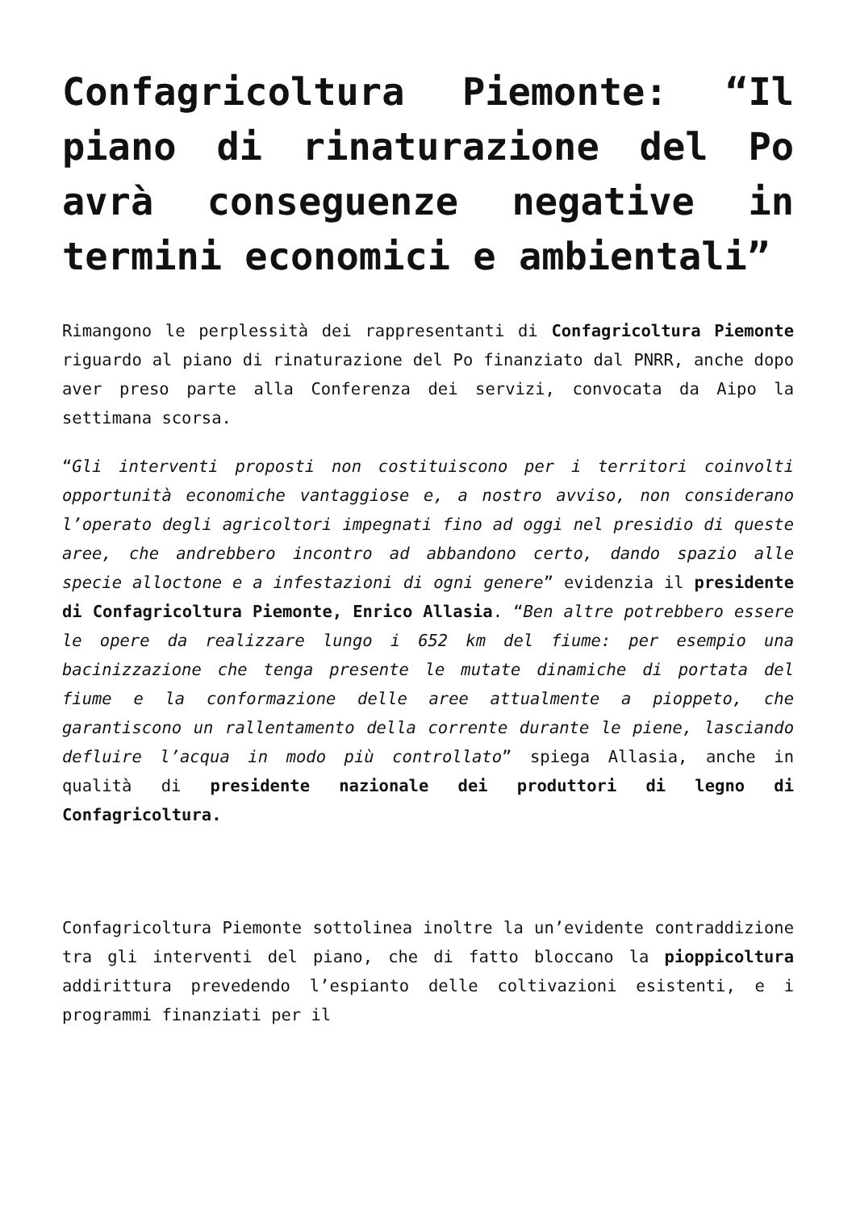Confagricoltura Piemonte: “Il piano di rinaturazione del Po avrà conseguenze negative in termini economici e ambientali”
Rimangono le perplessità dei rappresentanti di Confagricoltura Piemonte riguardo al piano di rinaturazione del Po finanziato dal PNRR, anche dopo aver preso parte alla Conferenza dei servizi, convocata da Aipo la settimana scorsa.
“Gli interventi proposti non costituiscono per i territori coinvolti opportunità economiche vantaggiose e, a nostro avviso, non considerano l’operato degli agricoltori impegnati fino ad oggi nel presidio di queste aree, che andrebbero incontro ad abbandono certo, dando spazio alle specie alloctone e a infestazioni di ogni genere” evidenzia il presidente di Confagricoltura Piemonte, Enrico Allasia. “Ben altre potrebbero essere le opere da realizzare lungo i 652 km del fiume: per esempio una bacinizzazione che tenga presente le mutate dinamiche di portata del fiume e la conformazione delle aree attualmente a pioppeto, che garantiscono un rallentamento della corrente durante le piene, lasciando defluire l’acqua in modo più controllato” spiega Allasia, anche in qualità di presidente nazionale dei produttori di legno di Confagricoltura.
Confagricoltura Piemonte sottolinea inoltre la un’evidente contraddizione tra gli interventi del piano, che di fatto bloccano la pioppicoltura addirittura prevedendo l’espianto delle coltivazioni esistenti, e i programmi finanziati per il